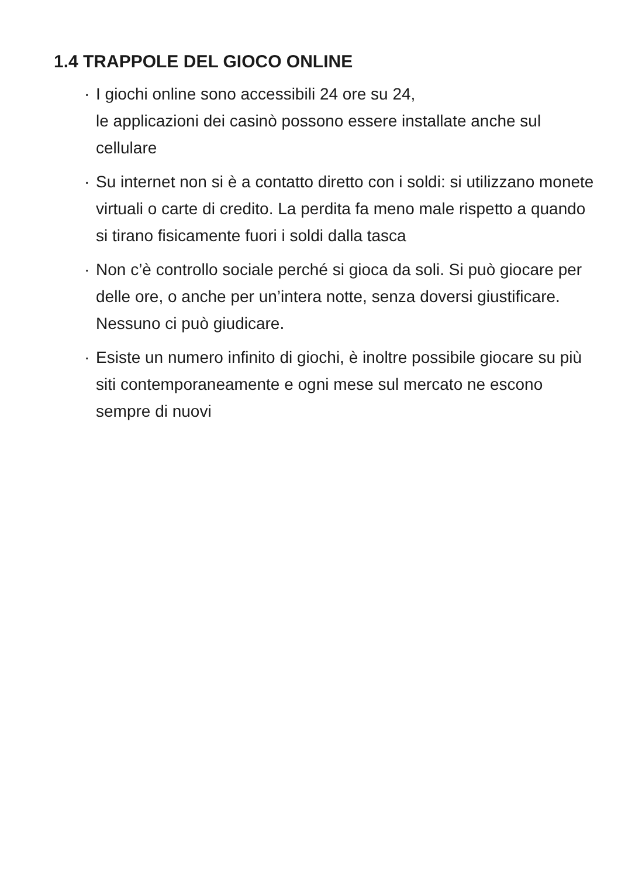1.4 TRAPPOLE DEL GIOCO ONLINE
· I giochi online sono accessibili 24 ore su 24,
le applicazioni dei casinò possono essere installate anche sul cellulare
· Su internet non si è a contatto diretto con i soldi: si utilizzano monete virtuali o carte di credito. La perdita fa meno male rispetto a quando si tirano fisicamente fuori i soldi dalla tasca
· Non c’è controllo sociale perché si gioca da soli. Si può giocare per delle ore, o anche per un’intera notte, senza doversi giustificare. Nessuno ci può giudicare.
· Esiste un numero infinito di giochi, è inoltre possibile giocare su più siti contemporaneamente e ogni mese sul mercato ne escono sempre di nuovi